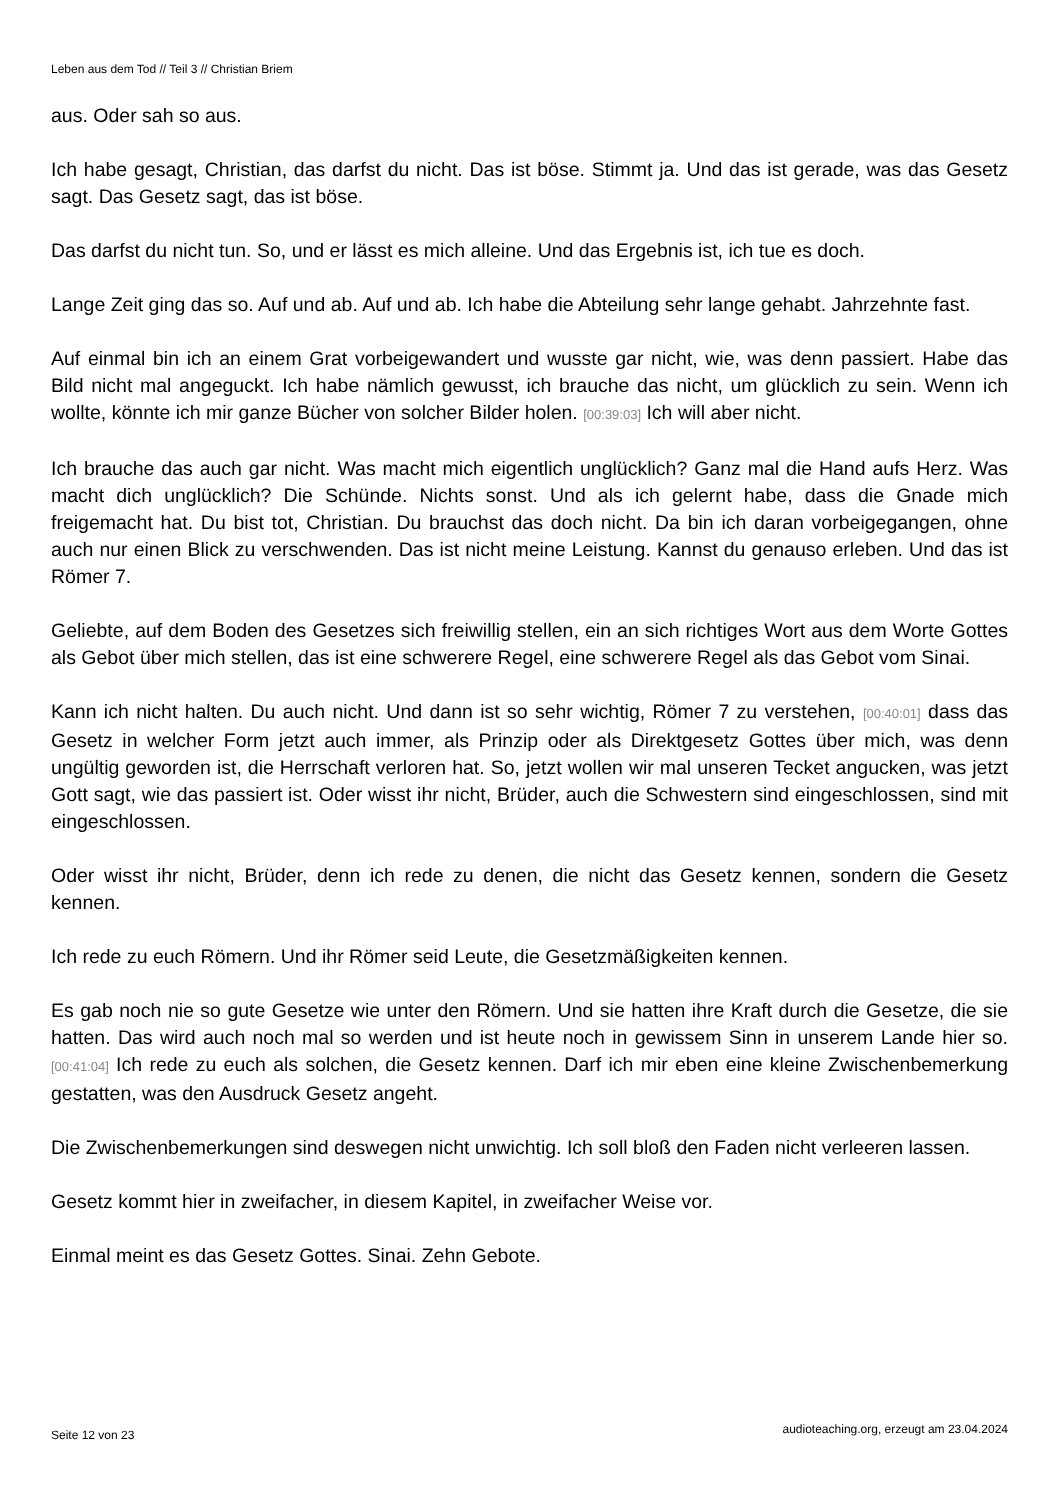Leben aus dem Tod // Teil 3 // Christian Briem
aus. Oder sah so aus.
Ich habe gesagt, Christian, das darfst du nicht. Das ist böse. Stimmt ja. Und das ist gerade, was das Gesetz sagt. Das Gesetz sagt, das ist böse.
Das darfst du nicht tun. So, und er lässt es mich alleine. Und das Ergebnis ist, ich tue es doch.
Lange Zeit ging das so. Auf und ab. Auf und ab. Ich habe die Abteilung sehr lange gehabt. Jahrzehnte fast.
Auf einmal bin ich an einem Grat vorbeigewandert und wusste gar nicht, wie, was denn passiert. Habe das Bild nicht mal angeguckt. Ich habe nämlich gewusst, ich brauche das nicht, um glücklich zu sein. Wenn ich wollte, könnte ich mir ganze Bücher von solcher Bilder holen. [00:39:03] Ich will aber nicht.
Ich brauche das auch gar nicht. Was macht mich eigentlich unglücklich? Ganz mal die Hand aufs Herz. Was macht dich unglücklich? Die Schünde. Nichts sonst. Und als ich gelernt habe, dass die Gnade mich freigemacht hat. Du bist tot, Christian. Du brauchst das doch nicht. Da bin ich daran vorbeigegangen, ohne auch nur einen Blick zu verschwenden. Das ist nicht meine Leistung. Kannst du genauso erleben. Und das ist Römer 7.
Geliebte, auf dem Boden des Gesetzes sich freiwillig stellen, ein an sich richtiges Wort aus dem Worte Gottes als Gebot über mich stellen, das ist eine schwerere Regel, eine schwerere Regel als das Gebot vom Sinai.
Kann ich nicht halten. Du auch nicht. Und dann ist so sehr wichtig, Römer 7 zu verstehen, [00:40:01] dass das Gesetz in welcher Form jetzt auch immer, als Prinzip oder als Direktgesetz Gottes über mich, was denn ungültig geworden ist, die Herrschaft verloren hat. So, jetzt wollen wir mal unseren Tecket angucken, was jetzt Gott sagt, wie das passiert ist. Oder wisst ihr nicht, Brüder, auch die Schwestern sind eingeschlossen, sind mit eingeschlossen.
Oder wisst ihr nicht, Brüder, denn ich rede zu denen, die nicht das Gesetz kennen, sondern die Gesetz kennen.
Ich rede zu euch Römern. Und ihr Römer seid Leute, die Gesetzmäßigkeiten kennen.
Es gab noch nie so gute Gesetze wie unter den Römern. Und sie hatten ihre Kraft durch die Gesetze, die sie hatten. Das wird auch noch mal so werden und ist heute noch in gewissem Sinn in unserem Lande hier so. [00:41:04] Ich rede zu euch als solchen, die Gesetz kennen. Darf ich mir eben eine kleine Zwischenbemerkung gestatten, was den Ausdruck Gesetz angeht.
Die Zwischenbemerkungen sind deswegen nicht unwichtig. Ich soll bloß den Faden nicht verleeren lassen.
Gesetz kommt hier in zweifacher, in diesem Kapitel, in zweifacher Weise vor.
Einmal meint es das Gesetz Gottes. Sinai. Zehn Gebote.
Seite 12 von 23
audioteaching.org, erzeugt am 23.04.2024